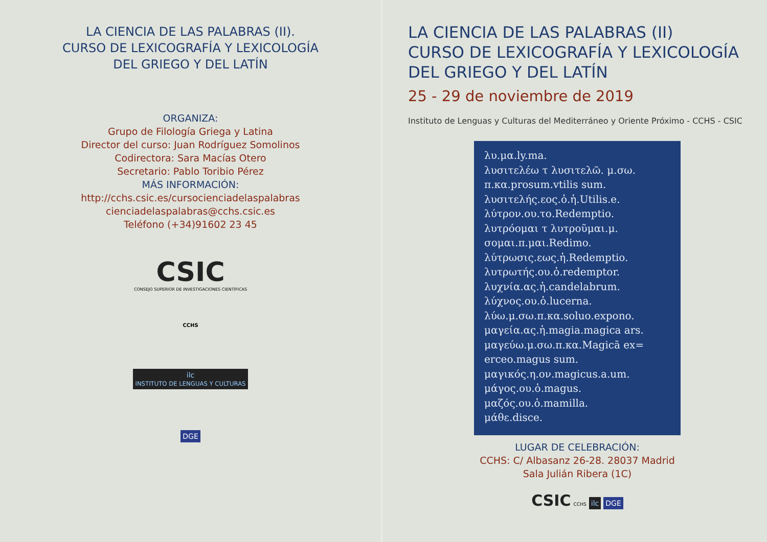LA CIENCIA DE LAS PALABRAS (II).
CURSO DE LEXICOGRAFÍA Y LEXICOLOGÍA
DEL GRIEGO Y DEL LATÍN
ORGANIZA:
Grupo de Filología Griega y Latina
Director del curso: Juan Rodríguez Somolinos
Codirectora: Sara Macías Otero
Secretario: Pablo Toribio Pérez
MÁS INFORMACIÓN:
http://cchs.csic.es/cursocienciadelaspalabras
cienciadelaspalabras@cchs.csic.es
Teléfono (+34)91602 23 45
CSIC
CONSEJO SUPERIOR DE INVESTIGACIONES CIENTÍFICAS
CCHS
ilc
INSTITUTO DE LENGUAS Y CULTURAS
DGE
LA CIENCIA DE LAS PALABRAS (II)
CURSO DE LEXICOGRAFÍA Y LEXICOLOGÍA
DEL GRIEGO Y DEL LATÍN
25 - 29 de noviembre de 2019
Instituto de Lenguas y Culturas del Mediterráneo y Oriente Próximo - CCHS - CSIC
λυ.μα.ly.ma.
λυσιτελέω τ λυσιτελῶ. μ.σω.
π.κα.prosum.vtilis sum.
λυσιτελής.εος.ὁ.ἡ.Utilis.e.
λύτρον.ου.το.Redemptio.
λυτρόομαι τ λυτροῦμαι.μ.
σομαι.π.μαι.Redimo.
λύτρωσις.εως.ἡ.Redemptio.
λυτρωτής.ου.ὁ.redemptor.
λυχνία.ας.ἡ.candelabrum.
λύχνος.ου.ὁ.lucerna.
λύω.μ.σω.π.κα.soluo.expono.
μαγεία.ας.ἡ.magia.magica ars.
μαγεύω.μ.σω.π.κα.Magicā ex=
erceo.magus sum.
μαγικός.η.ον.magicus.a.um.
μάγος.ου.ὁ.magus.
μαζός.ου.ὁ.mamilla.
μάθε.disce.
LUGAR DE CELEBRACIÓN:
CCHS: C/ Albasanz 26-28. 28037 Madrid
Sala Julián Ribera (1C)
CSIC CCHS ilc DGE